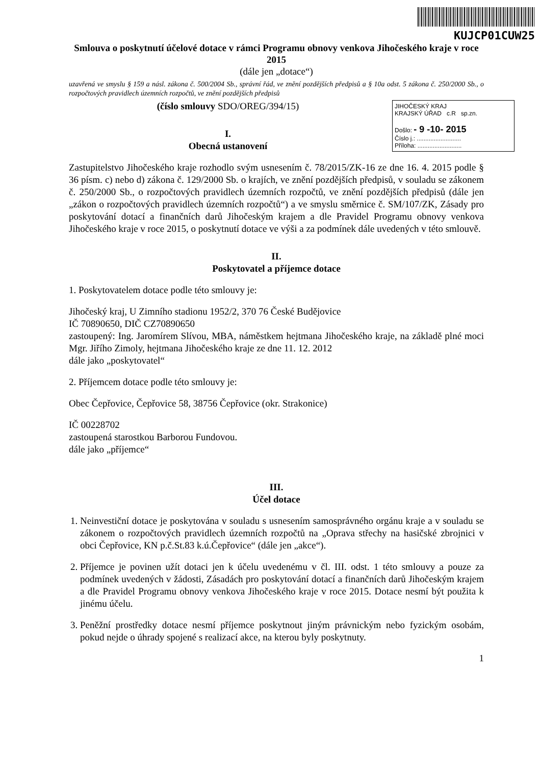KUJCP01CUW25
Smlouva o poskytnutí účelové dotace v rámci Programu obnovy venkova Jihočeského kraje v roce 2015
(dále jen „dotace“)
uzavřená ve smyslu § 159 a násl. zákona č. 500/2004 Sb., správní řád, ve znění pozdějších předpisů a § 10a odst. 5 zákona č. 250/2000 Sb., o rozpočtových pravidlech územních rozpočtů, ve znění pozdějších předpisů
JIHOČESKÝ KRAJ
KRAJSKÝ ÚŘAD c.R sp.zn.
Došlo: - 9 -10- 2015
Číslo j.: ..........................
Příloha: ..........................
(číslo smlouvy SDO/OREG/394/15)
I.
Obecná ustanovení
Zastupitelstvo Jihočeského kraje rozhodlo svým usnesením č. 78/2015/ZK-16 ze dne 16. 4. 2015 podle § 36 písm. c) nebo d) zákona č. 129/2000 Sb. o krajích, ve znění pozdějších předpisů, v souladu se zákonem č. 250/2000 Sb., o rozpočtových pravidlech územních rozpočtů, ve znění pozdějších předpisů (dále jen „zákon o rozpočtových pravidlech územních rozpočtů“) a ve smyslu směrnice č. SM/107/ZK, Zásady pro poskytování dotací a finančních darů Jihočeským krajem a dle Pravidel Programu obnovy venkova Jihočeského kraje v roce 2015, o poskytnutí dotace ve výši a za podmínek dále uvedených v této smlouvě.
II.
Poskytovatel a příjemce dotace
1. Poskytovatelem dotace podle této smlouvy je:
Jihočeský kraj, U Zimního stadionu 1952/2, 370 76 České Budějovice
IČ 70890650, DIČ CZ70890650
zastoupený: Ing. Jaromírem Slívou, MBA, náměstkem hejtmana Jihočeského kraje, na základě plné moci Mgr. Jiřího Zimoly, hejtmana Jihočeského kraje ze dne 11. 12. 2012
dále jako „poskytovatel“
2. Příjemcem dotace podle této smlouvy je:
Obec Čepřovice, Čepřovice 58, 38756 Čepřovice (okr. Strakonice)
IČ 00228702
zastoupená starostkou Barborou Fundovou.
dále jako „příjemce“
III.
Účel dotace
1. Neinvestiční dotace je poskytována v souladu s usnesením samosprávného orgánu kraje a v souladu se zákonem o rozpočtových pravidlech územních rozpočtů na „Oprava střechy na hasičské zbrojnici v obci Čepřovice, KN p.č.St.83 k.ú.Čepřovice“ (dále jen „akce“).
2. Příjemce je povinen užít dotaci jen k účelu uvedenému v čl. III. odst. 1 této smlouvy a pouze za podmínek uvedených v žádosti, Zásadách pro poskytování dotací a finančních darů Jihočeským krajem a dle Pravidel Programu obnovy venkova Jihočeského kraje v roce 2015. Dotace nesmí být použita k jinému účelu.
3. Peněžní prostředky dotace nesmí příjemce poskytnout jiným právnickým nebo fyzickým osobám, pokud nejde o úhrady spojené s realizací akce, na kterou byly poskytnuty.
1